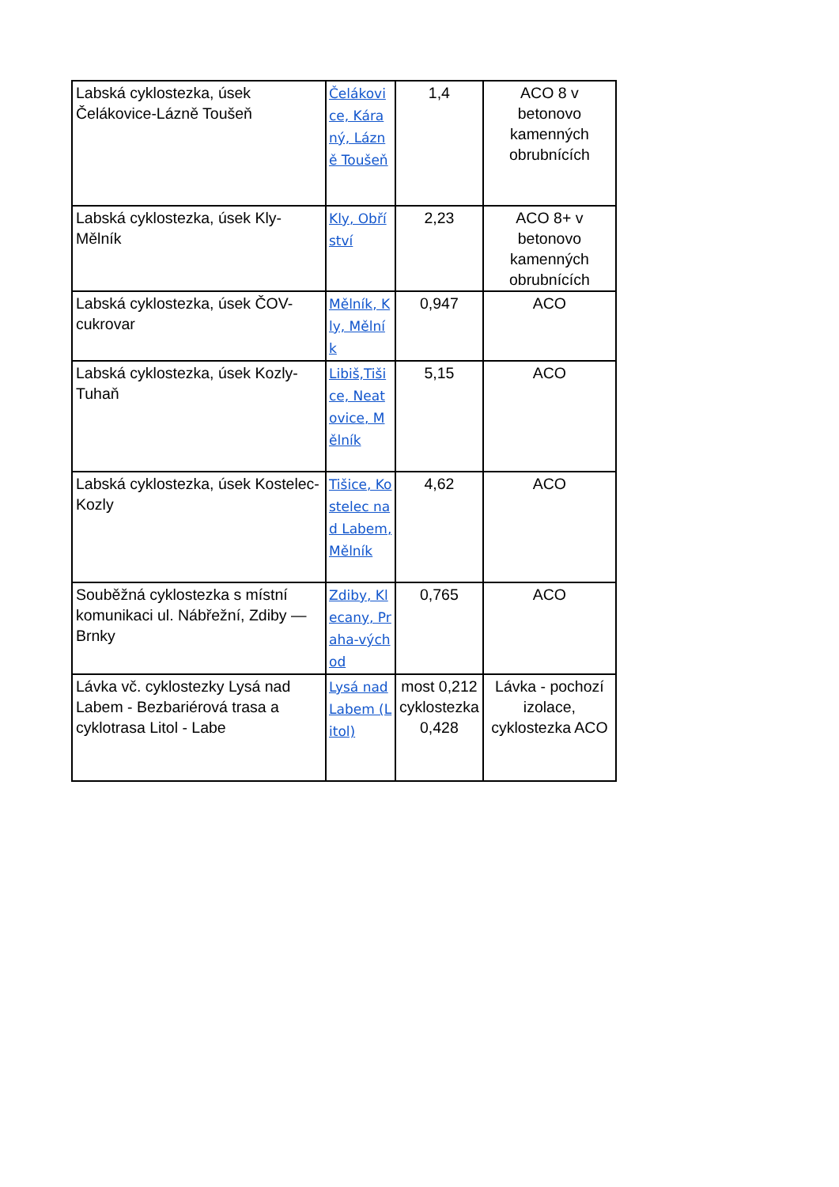| Labská cyklostezka, úsek Čelákovice-Lázně Toušeň | Čelákovice, Káraný, Lázně Toušeň | 1,4 | ACO 8 v betonovo kamenných obrubnících |
| Labská cyklostezka, úsek Kly-Mělník | Kly, Obříství | 2,23 | ACO 8+ v betonovo kamenných obrubnících |
| Labská cyklostezka, úsek ČOV-cukrovar | Mělník, Kly, Mělník | 0,947 | ACO |
| Labská cyklostezka, úsek Kozly-Tuhaň | Libiš,Tišice, Neatovice, Mělník | 5,15 | ACO |
| Labská cyklostezka, úsek Kostelec-Kozly | Tišice, Kostelec nad Labem, Mělník | 4,62 | ACO |
| Souběžná cyklostezka s místní komunikaci ul. Nábřežní, Zdiby — Brnky | Zdiby, Klecany, Praha-východ | 0,765 | ACO |
| Lávka vč. cyklostezky Lysá nad Labem - Bezbariérová trasa a cyklotrasa Litol - Labe | Lysá nad Labem (Litol) | most 0,212 cyklostezka 0,428 | Lávka - pochozí izolace, cyklostezka ACO |